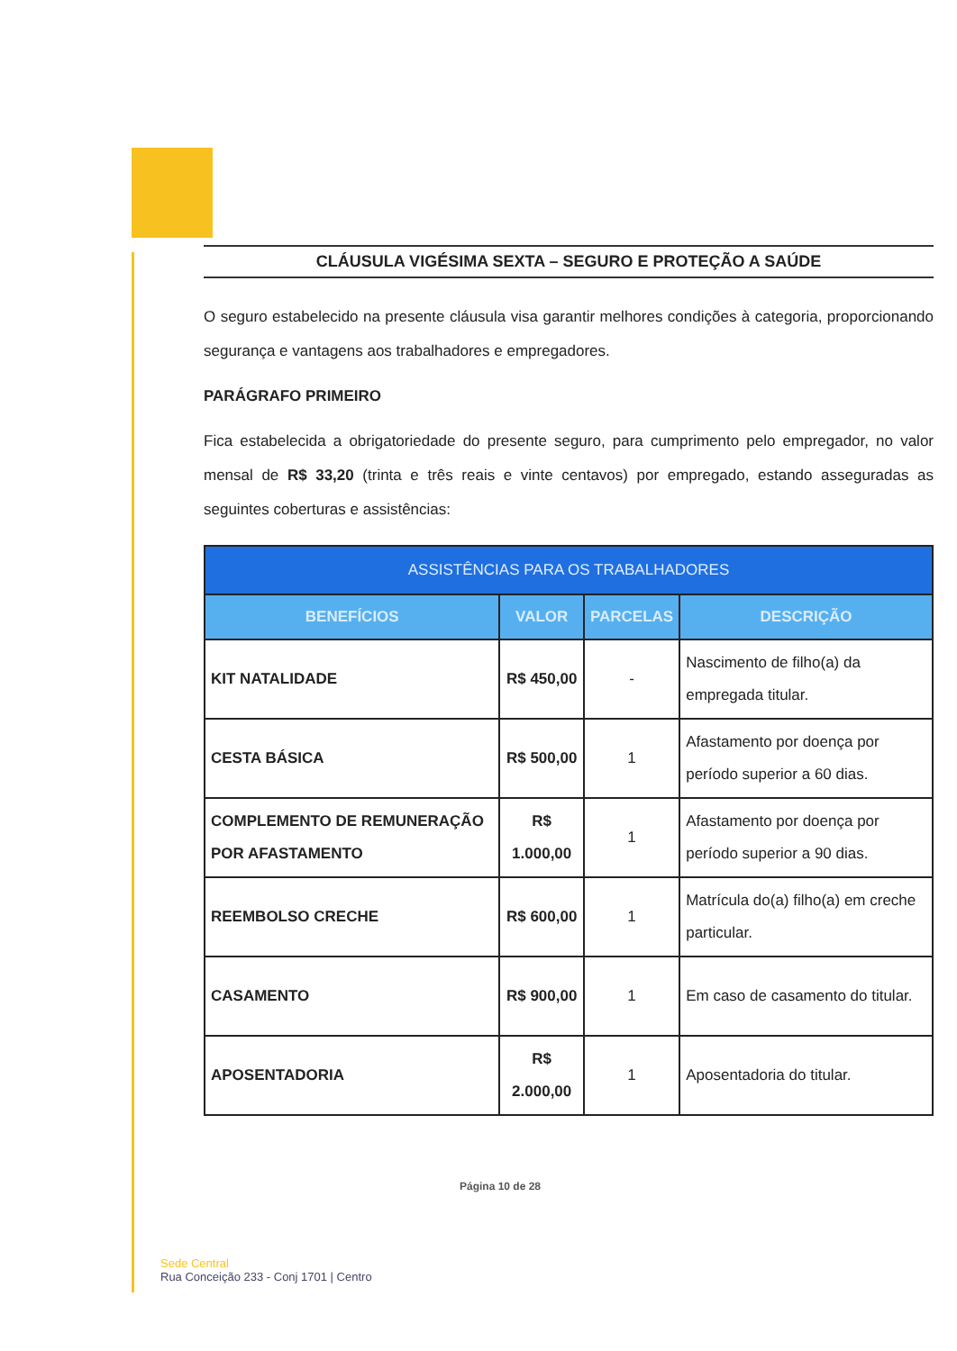CLÁUSULA VIGÉSIMA SEXTA – SEGURO E PROTEÇÃO A SAÚDE
O seguro estabelecido na presente cláusula visa garantir melhores condições à categoria, proporcionando segurança e vantagens aos trabalhadores e empregadores.
PARÁGRAFO PRIMEIRO
Fica estabelecida a obrigatoriedade do presente seguro, para cumprimento pelo empregador, no valor mensal de R$ 33,20 (trinta e três reais e vinte centavos) por empregado, estando asseguradas as seguintes coberturas e assistências:
| ASSISTÊNCIAS PARA OS TRABALHADORES | | | |
| --- | --- | --- | --- |
| BENEFÍCIOS | VALOR | PARCELAS | DESCRIÇÃO |
| KIT NATALIDADE | R$ 450,00 | - | Nascimento de filho(a) da empregada titular. |
| CESTA BÁSICA | R$ 500,00 | 1 | Afastamento por doença por período superior a 60 dias. |
| COMPLEMENTO DE REMUNERAÇÃO POR AFASTAMENTO | R$ 1.000,00 | 1 | Afastamento por doença por período superior a 90 dias. |
| REEMBOLSO CRECHE | R$ 600,00 | 1 | Matrícula do(a) filho(a) em creche particular. |
| CASAMENTO | R$ 900,00 | 1 | Em caso de casamento do titular. |
| APOSENTADORIA | R$ 2.000,00 | 1 | Aposentadoria do titular. |
Página 10 de 28
Sede Central
Rua Conceição 233 - Conj 1701 | Centro